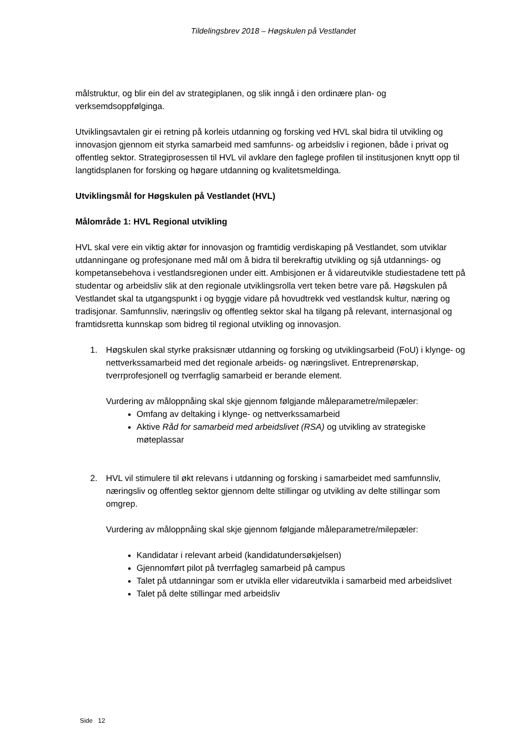Tildelingsbrev 2018 – Høgskulen på Vestlandet
målstruktur, og blir ein del av strategiplanen, og slik inngå i den ordinære plan- og verksemdsoppfølginga.
Utviklingsavtalen gir ei retning på korleis utdanning og forsking ved HVL skal bidra til utvikling og innovasjon gjennom eit styrka samarbeid med samfunns- og arbeidsliv i regionen, både i privat og offentleg sektor. Strategiprosessen til HVL vil avklare den faglege profilen til institusjonen knytt opp til langtidsplanen for forsking og høgare utdanning og kvalitetsmeldinga.
Utviklingsmål for Høgskulen på Vestlandet (HVL)
Målområde 1: HVL Regional utvikling
HVL skal vere ein viktig aktør for innovasjon og framtidig verdiskaping på Vestlandet, som utviklar utdanningane og profesjonane med mål om å bidra til berekraftig utvikling og sjå utdannings- og kompetansebehova i vestlandsregionen under eitt. Ambisjonen er å vidareutvikle studiestadene tett på studentar og arbeidsliv slik at den regionale utviklingsrolla vert teken betre vare på. Høgskulen på Vestlandet skal ta utgangspunkt i og byggje vidare på hovudtrekk ved vestlandsk kultur, næring og tradisjonar. Samfunnsliv, næringsliv og offentleg sektor skal ha tilgang på relevant, internasjonal og framtidsretta kunnskap som bidreg til regional utvikling og innovasjon.
1. Høgskulen skal styrke praksisnær utdanning og forsking og utviklingsarbeid (FoU) i klynge- og nettverkssamarbeid med det regionale arbeids- og næringslivet. Entreprenørskap, tverrprofesjonell og tverrfaglig samarbeid er berande element.
Vurdering av måloppnåing skal skje gjennom følgjande måleparametre/milepæler:
Omfang av deltaking i klynge- og nettverkssamarbeid
Aktive Råd for samarbeid med arbeidslivet (RSA) og utvikling av strategiske møteplassar
2. HVL vil stimulere til økt relevans i utdanning og forsking i samarbeidet med samfunnsliv, næringsliv og offentleg sektor gjennom delte stillingar og utvikling av delte stillingar som omgrep.
Vurdering av måloppnåing skal skje gjennom følgjande måleparametre/milepæler:
Kandidatar i relevant arbeid (kandidatundersøkjelsen)
Gjennomført pilot på tverrfagleg samarbeid på campus
Talet på utdanningar som er utvikla eller vidareutvikla i samarbeid med arbeidslivet
Talet på delte stillingar med arbeidsliv
Side 12